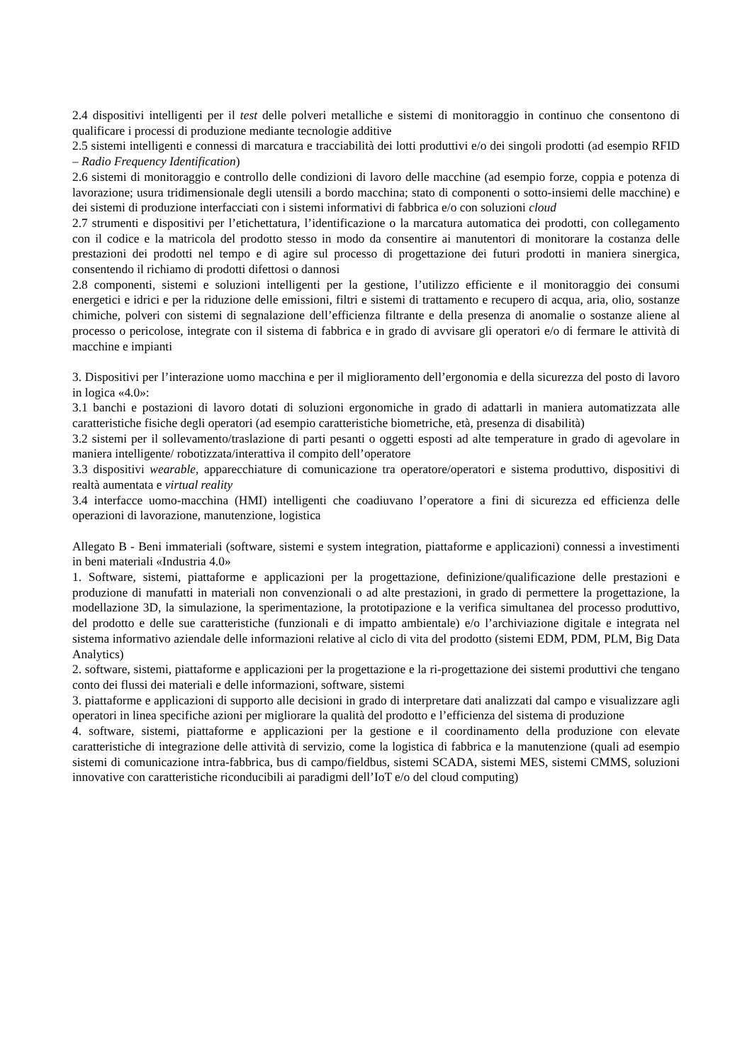2.4 dispositivi intelligenti per il test delle polveri metalliche e sistemi di monitoraggio in continuo che consentono di qualificare i processi di produzione mediante tecnologie additive
2.5 sistemi intelligenti e connessi di marcatura e tracciabilità dei lotti produttivi e/o dei singoli prodotti (ad esempio RFID – Radio Frequency Identification)
2.6 sistemi di monitoraggio e controllo delle condizioni di lavoro delle macchine (ad esempio forze, coppia e potenza di lavorazione; usura tridimensionale degli utensili a bordo macchina; stato di componenti o sotto-insiemi delle macchine) e dei sistemi di produzione interfacciati con i sistemi informativi di fabbrica e/o con soluzioni cloud
2.7 strumenti e dispositivi per l’etichettatura, l’identificazione o la marcatura automatica dei prodotti, con collegamento con il codice e la matricola del prodotto stesso in modo da consentire ai manutentori di monitorare la costanza delle prestazioni dei prodotti nel tempo e di agire sul processo di progettazione dei futuri prodotti in maniera sinergica, consentendo il richiamo di prodotti difettosi o dannosi
2.8 componenti, sistemi e soluzioni intelligenti per la gestione, l’utilizzo efficiente e il monitoraggio dei consumi energetici e idrici e per la riduzione delle emissioni, filtri e sistemi di trattamento e recupero di acqua, aria, olio, sostanze chimiche, polveri con sistemi di segnalazione dell’efficienza filtrante e della presenza di anomalie o sostanze aliene al processo o pericolose, integrate con il sistema di fabbrica e in grado di avvisare gli operatori e/o di fermare le attività di macchine e impianti
3. Dispositivi per l’interazione uomo macchina e per il miglioramento dell’ergonomia e della sicurezza del posto di lavoro in logica «4.0»:
3.1 banchi e postazioni di lavoro dotati di soluzioni ergonomiche in grado di adattarli in maniera automatizzata alle caratteristiche fisiche degli operatori (ad esempio caratteristiche biometriche, età, presenza di disabilità)
3.2 sistemi per il sollevamento/traslazione di parti pesanti o oggetti esposti ad alte temperature in grado di agevolare in maniera intelligente/ robotizzata/interattiva il compito dell’operatore
3.3 dispositivi wearable, apparecchiature di comunicazione tra operatore/operatori e sistema produttivo, dispositivi di realtà aumentata e virtual reality
3.4 interfacce uomo-macchina (HMI) intelligenti che coadiuvano l’operatore a fini di sicurezza ed efficienza delle operazioni di lavorazione, manutenzione, logistica
Allegato B - Beni immateriali (software, sistemi e system integration, piattaforme e applicazioni) connessi a investimenti in beni materiali «Industria 4.0»
1. Software, sistemi, piattaforme e applicazioni per la progettazione, definizione/qualificazione delle prestazioni e produzione di manufatti in materiali non convenzionali o ad alte prestazioni, in grado di permettere la progettazione, la modellazione 3D, la simulazione, la sperimentazione, la prototipazione e la verifica simultanea del processo produttivo, del prodotto e delle sue caratteristiche (funzionali e di impatto ambientale) e/o l’archiviazione digitale e integrata nel sistema informativo aziendale delle informazioni relative al ciclo di vita del prodotto (sistemi EDM, PDM, PLM, Big Data Analytics)
2. software, sistemi, piattaforme e applicazioni per la progettazione e la ri-progettazione dei sistemi produttivi che tengano conto dei flussi dei materiali e delle informazioni, software, sistemi
3. piattaforme e applicazioni di supporto alle decisioni in grado di interpretare dati analizzati dal campo e visualizzare agli operatori in linea specifiche azioni per migliorare la qualità del prodotto e l’efficienza del sistema di produzione
4. software, sistemi, piattaforme e applicazioni per la gestione e il coordinamento della produzione con elevate caratteristiche di integrazione delle attività di servizio, come la logistica di fabbrica e la manutenzione (quali ad esempio sistemi di comunicazione intra-fabbrica, bus di campo/fieldbus, sistemi SCADA, sistemi MES, sistemi CMMS, soluzioni innovative con caratteristiche riconducibili ai paradigmi dell’IoT e/o del cloud computing)